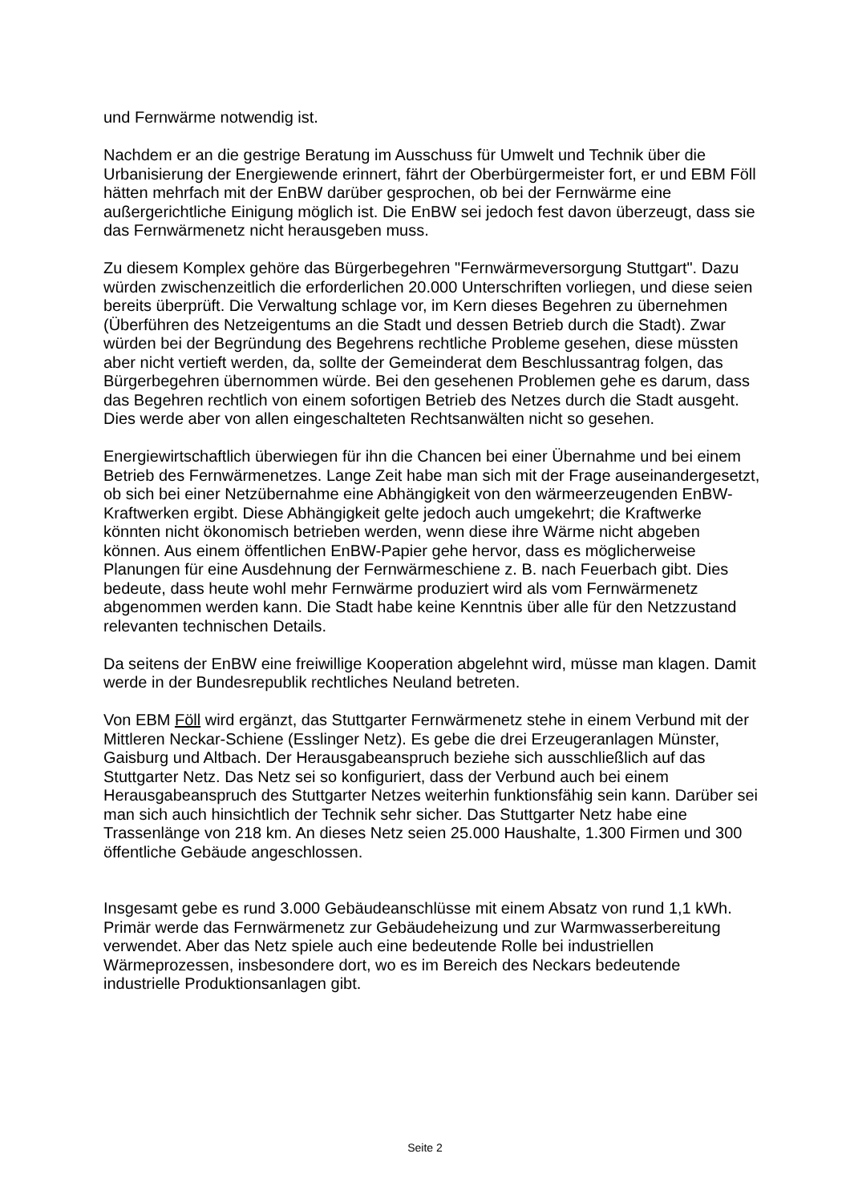und Fernwärme notwendig ist.
Nachdem er an die gestrige Beratung im Ausschuss für Umwelt und Technik über die Urbanisierung der Energiewende erinnert, fährt der Oberbürgermeister fort, er und EBM Föll hätten mehrfach mit der EnBW darüber gesprochen, ob bei der Fernwärme eine außergerichtliche Einigung möglich ist. Die EnBW sei jedoch fest davon überzeugt, dass sie das Fernwärmenetz nicht herausgeben muss.
Zu diesem Komplex gehöre das Bürgerbegehren "Fernwärmeversorgung Stuttgart". Dazu würden zwischenzeitlich die erforderlichen 20.000 Unterschriften vorliegen, und diese seien bereits überprüft. Die Verwaltung schlage vor, im Kern dieses Begehren zu übernehmen (Überführen des Netzeigentums an die Stadt und dessen Betrieb durch die Stadt). Zwar würden bei der Begründung des Begehrens rechtliche Probleme gesehen, diese müssten aber nicht vertieft werden, da, sollte der Gemeinderat dem Beschlussantrag folgen, das Bürgerbegehren übernommen würde. Bei den gesehenen Problemen gehe es darum, dass das Begehren rechtlich von einem sofortigen Betrieb des Netzes durch die Stadt ausgeht. Dies werde aber von allen eingeschalteten Rechtsanwälten nicht so gesehen.
Energiewirtschaftlich überwiegen für ihn die Chancen bei einer Übernahme und bei einem Betrieb des Fernwärmenetzes. Lange Zeit habe man sich mit der Frage auseinandergesetzt, ob sich bei einer Netzübernahme eine Abhängigkeit von den wärmeerzeugenden EnBW-Kraftwerken ergibt. Diese Abhängigkeit gelte jedoch auch umgekehrt; die Kraftwerke könnten nicht ökonomisch betrieben werden, wenn diese ihre Wärme nicht abgeben können. Aus einem öffentlichen EnBW-Papier gehe hervor, dass es möglicherweise Planungen für eine Ausdehnung der Fernwärmeschiene z. B. nach Feuerbach gibt. Dies bedeute, dass heute wohl mehr Fernwärme produziert wird als vom Fernwärmenetz abgenommen werden kann. Die Stadt habe keine Kenntnis über alle für den Netzzustand relevanten technischen Details.
Da seitens der EnBW eine freiwillige Kooperation abgelehnt wird, müsse man klagen. Damit werde in der Bundesrepublik rechtliches Neuland betreten.
Von EBM Föll wird ergänzt, das Stuttgarter Fernwärmenetz stehe in einem Verbund mit der Mittleren Neckar-Schiene (Esslinger Netz). Es gebe die drei Erzeugeranlagen Münster, Gaisburg und Altbach. Der Herausgabeanspruch beziehe sich ausschließlich auf das Stuttgarter Netz. Das Netz sei so konfiguriert, dass der Verbund auch bei einem Herausgabeanspruch des Stuttgarter Netzes weiterhin funktionsfähig sein kann. Darüber sei man sich auch hinsichtlich der Technik sehr sicher. Das Stuttgarter Netz habe eine Trassenlänge von 218 km. An dieses Netz seien 25.000 Haushalte, 1.300 Firmen und 300 öffentliche Gebäude angeschlossen.
Insgesamt gebe es rund 3.000 Gebäudeanschlüsse mit einem Absatz von rund 1,1 kWh. Primär werde das Fernwärmenetz zur Gebäudeheizung und zur Warmwasserbereitung verwendet. Aber das Netz spiele auch eine bedeutende Rolle bei industriellen Wärmeprozessen, insbesondere dort, wo es im Bereich des Neckars bedeutende industrielle Produktionsanlagen gibt.
Seite 2